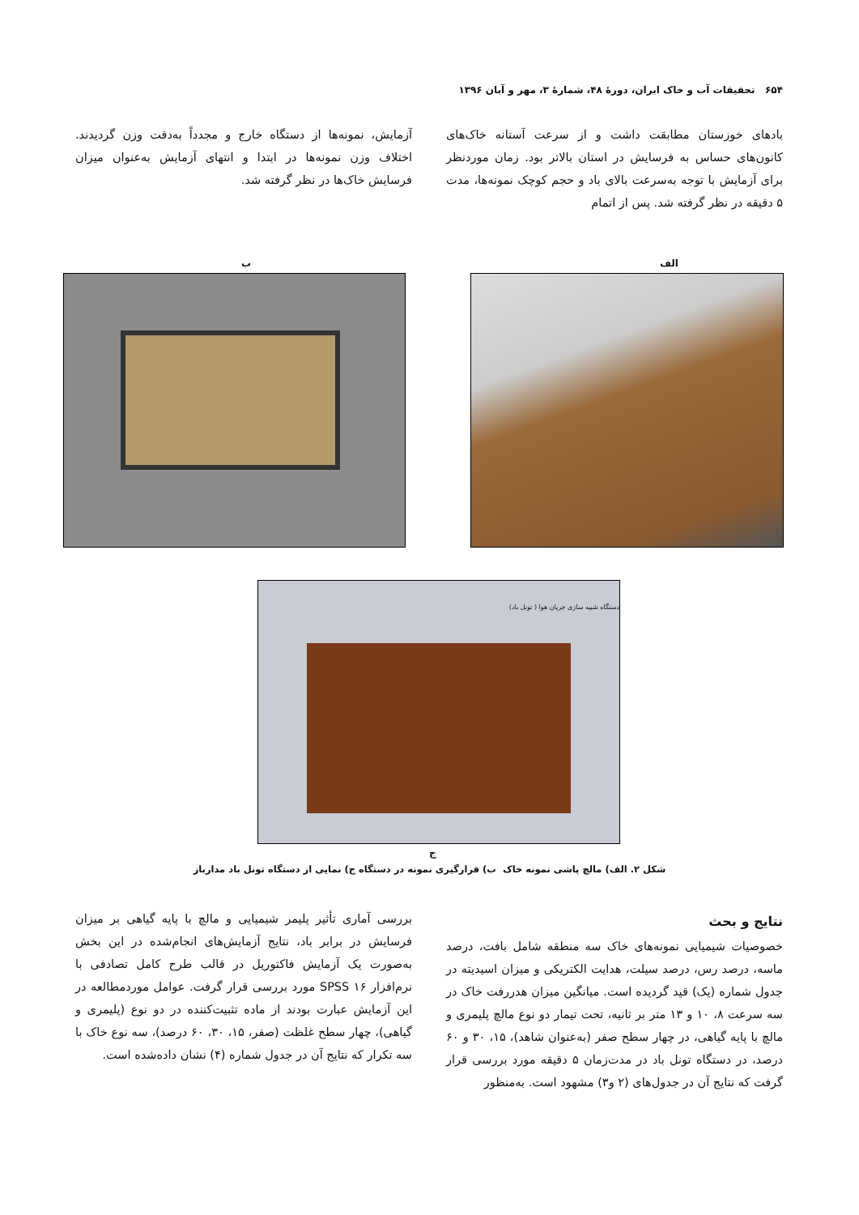۶۵۴ تحقیقات آب و خاک ایران، دورهٔ ۴۸، شمارهٔ ۳، مهر و آبان ۱۳۹۶
بادهای خوزستان مطابقت داشت و از سرعت آستانه خاک‌های کانون‌های حساس به فرسایش در استان بالاتر بود. زمان موردنظر برای آزمایش با توجه به‌سرعت بالای باد و حجم کوچک نمونه‌ها، مدت ۵ دقیقه در نظر گرفته شد. پس از اتمام
آزمایش، نمونه‌ها از دستگاه خارج و مجدداً به‌دقت وزن گردیدند. اختلاف وزن نمونه‌ها در ابتدا و انتهای آزمایش به‌عنوان میزان فرسایش خاک‌ها در نظر گرفته شد.
الف
ب
دستگاه شبیه سازی جریان هوا ( تونل باد)
ج
شکل ۲. الف) مالچ پاشی نمونه خاک ب) قرارگیری نمونه در دستگاه ج) نمایی از دستگاه تونل باد مدارباز
نتایج و بحث
خصوصیات شیمیایی نمونه‌های خاک سه منطقه شامل بافت، درصد ماسه، درصد رس، درصد سیلت، هدایت الکتریکی و میزان اسیدیته در جدول شماره (یک) قید گردیده است. میانگین میزان هدررفت خاک در سه سرعت ۸، ۱۰ و ۱۳ متر بر ثانیه، تحت تیمار دو نوع مالچ پلیمری و مالچ با پایه گیاهی، در چهار سطح صفر (به‌عنوان شاهد)، ۱۵، ۳۰ و ۶۰ درصد، در دستگاه تونل باد در مدت‌زمان ۵ دقیقه مورد بررسی قرار گرفت که نتایج آن در جدول‌های (۲ و۳) مشهود است. به‌منظور
بررسی آماری تأثیر پلیمر شیمیایی و مالچ با پایه گیاهی بر میزان فرسایش در برابر باد، نتایج آزمایش‌های انجام‌شده در این بخش به‌صورت یک آزمایش فاکتوریل در قالب طرح کامل تصادفی با نرم‌افزار SPSS ۱۶ مورد بررسی قرار گرفت. عوامل موردمطالعه در این آزمایش عبارت بودند از ماده تثبیت‌کننده در دو نوع (پلیمری و گیاهی)، چهار سطح غلظت (صفر، ۱۵، ۳۰، ۶۰ درصد)، سه نوع خاک با سه تکرار که نتایج آن در جدول شماره (۴) نشان داده‌شده است.